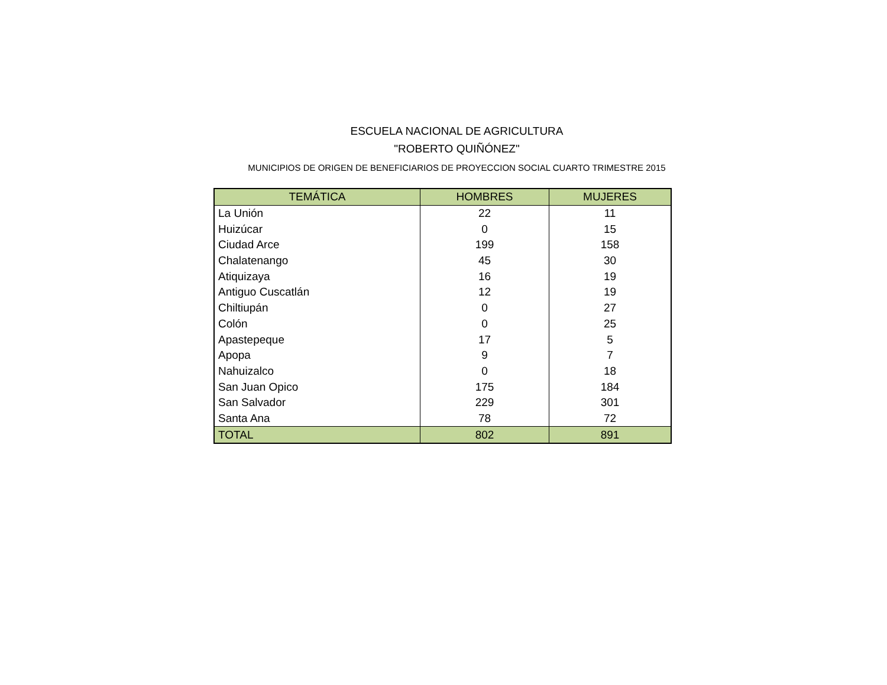ESCUELA NACIONAL DE AGRICULTURA
"ROBERTO QUIÑÓNEZ"
MUNICIPIOS DE ORIGEN DE BENEFICIARIOS DE PROYECCION SOCIAL CUARTO TRIMESTRE 2015
| TEMÁTICA | HOMBRES | MUJERES |
| --- | --- | --- |
| La Unión | 22 | 11 |
| Huizúcar | 0 | 15 |
| Ciudad Arce | 199 | 158 |
| Chalatenango | 45 | 30 |
| Atiquizaya | 16 | 19 |
| Antiguo Cuscatlán | 12 | 19 |
| Chiltiupán | 0 | 27 |
| Colón | 0 | 25 |
| Apastepeque | 17 | 5 |
| Apopa | 9 | 7 |
| Nahuizalco | 0 | 18 |
| San Juan Opico | 175 | 184 |
| San Salvador | 229 | 301 |
| Santa Ana | 78 | 72 |
| TOTAL | 802 | 891 |